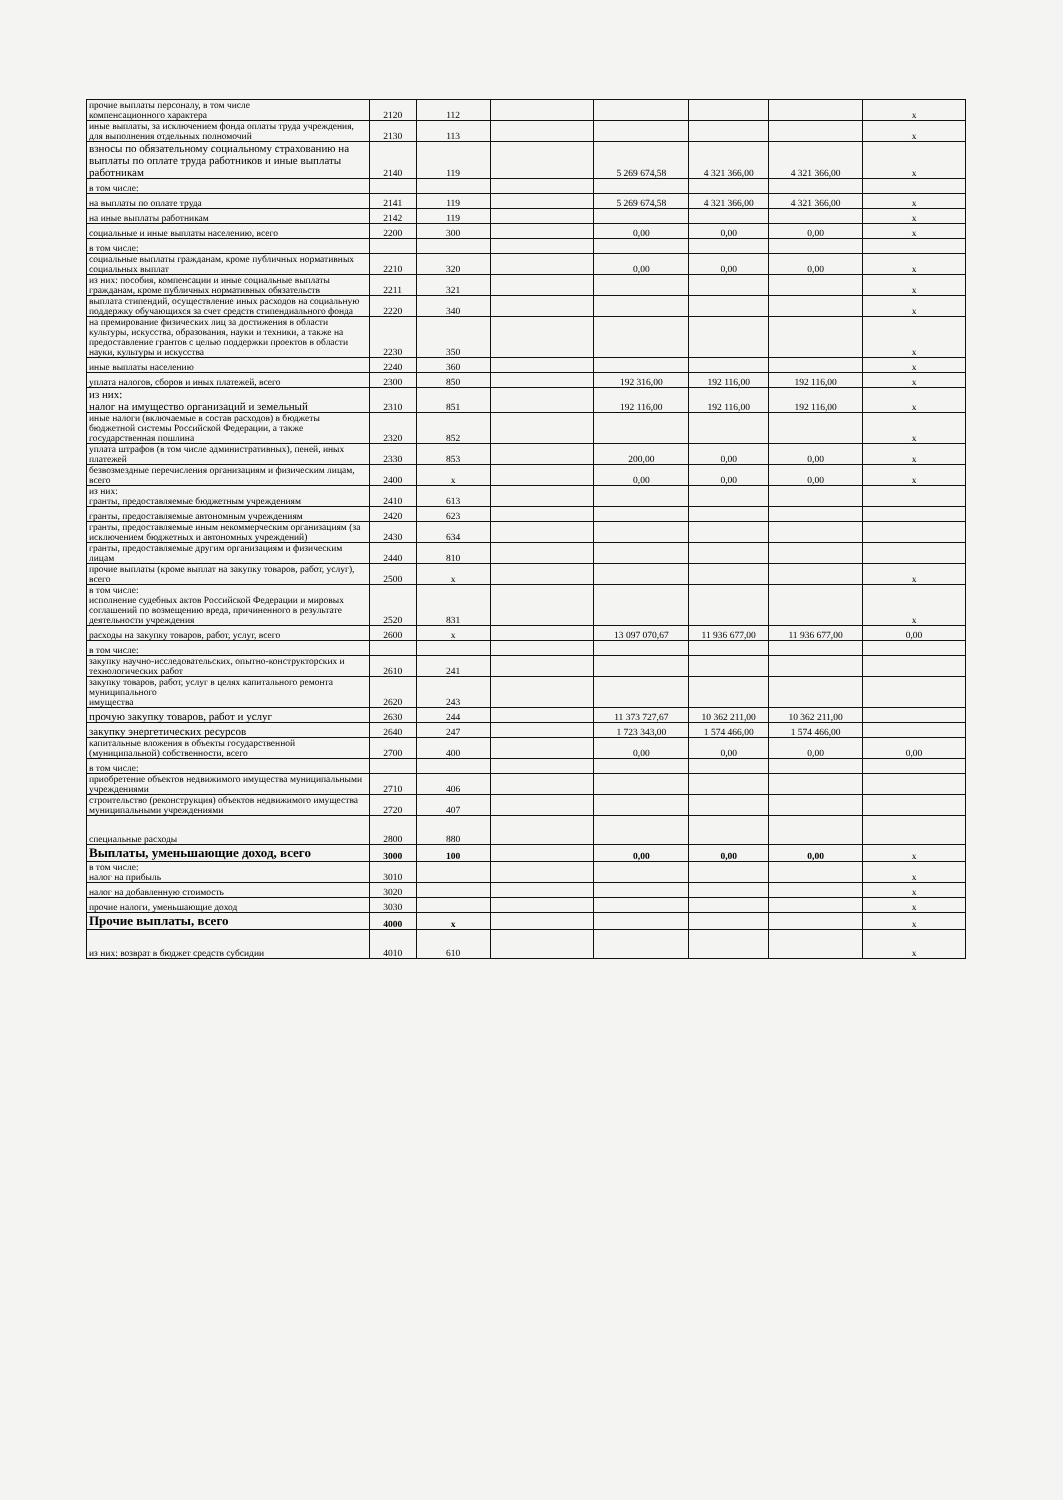| прочие выплаты персоналу, в том числе компенсационного характера | 2120 | 112 | | | | | х |
| иные выплаты, за исключением фонда оплаты труда учреждения, для выполнения отдельных полномочий | 2130 | 113 | | | | | х |
| взносы по обязательному социальному страхованию на выплаты по оплате труда работников и иные выплаты работникам | 2140 | 119 | | 5 269 674,58 | 4 321 366,00 | 4 321 366,00 | х |
| в том числе: | | | | | | | |
| на выплаты по оплате труда | 2141 | 119 | | 5 269 674,58 | 4 321 366,00 | 4 321 366,00 | х |
| на иные выплаты работникам | 2142 | 119 | | | | | х |
| социальные и иные выплаты населению, всего | 2200 | 300 | | 0,00 | 0,00 | 0,00 | х |
| в том числе: | | | | | | | |
| социальные выплаты гражданам, кроме публичных нормативных социальных выплат | 2210 | 320 | | 0,00 | 0,00 | 0,00 | х |
| из них: пособия, компенсации и иные социальные выплаты гражданам, кроме публичных нормативных обязательств | 2211 | 321 | | | | | х |
| выплата стипендий, осуществление иных расходов на социальную поддержку обучающихся за счет средств стипендиального фонда | 2220 | 340 | | | | | х |
| на премирование физических лиц за достижения в области культуры, искусства, образования, науки и техники, а также на предоставление грантов с целью поддержки проектов в области науки, культуры и искусства | 2230 | 350 | | | | | х |
| иные выплаты населению | 2240 | 360 | | | | | х |
| уплата налогов, сборов и иных платежей, всего | 2300 | 850 | | 192 316,00 | 192 116,00 | 192 116,00 | х |
| из них: налог на имущество организаций и земельный | 2310 | 851 | | 192 116,00 | 192 116,00 | 192 116,00 | х |
| иные налоги (включаемые в состав расходов) в бюджеты бюджетной системы Российской Федерации, а также государственная пошлина | 2320 | 852 | | | | | х |
| уплата штрафов (в том числе административных), пеней, иных платежей | 2330 | 853 | | 200,00 | 0,00 | 0,00 | х |
| безвозмездные перечисления организациям и физическим лицам, всего | 2400 | х | | 0,00 | 0,00 | 0,00 | х |
| из них: гранты, предоставляемые бюджетным учреждениям | 2410 | 613 | | | | | |
| гранты, предоставляемые автономным учреждениям | 2420 | 623 | | | | | |
| гранты, предоставляемые иным некоммерческим организациям (за исключением бюджетных и автономных учреждений) | 2430 | 634 | | | | | |
| гранты, предоставляемые другим организациям и физическим лицам | 2440 | 810 | | | | | |
| прочие выплаты (кроме выплат на закупку товаров, работ, услуг), всего | 2500 | х | | | | | х |
| в том числе: исполнение судебных актов Российской Федерации и мировых соглашений по возмещению вреда, причиненного в результате деятельности учреждения | 2520 | 831 | | | | | х |
| расходы на закупку товаров, работ, услуг, всего | 2600 | х | | 13 097 070,67 | 11 936 677,00 | 11 936 677,00 | 0,00 |
| в том числе: | | | | | | | |
| закупку научно-исследовательских, опытно-конструкторских и технологических работ | 2610 | 241 | | | | | |
| закупку товаров, работ, услуг в целях капитального ремонта муниципального имущества | 2620 | 243 | | | | | |
| прочую закупку товаров, работ и услуг | 2630 | 244 | | 11 373 727,67 | 10 362 211,00 | 10 362 211,00 | |
| закупку энергетических ресурсов | 2640 | 247 | | 1 723 343,00 | 1 574 466,00 | 1 574 466,00 | |
| капитальные вложения в объекты государственной (муниципальной) собственности, всего | 2700 | 400 | | 0,00 | 0,00 | 0,00 | 0,00 |
| в том числе: | | | | | | | |
| приобретение объектов недвижимого имущества муниципальными учреждениями | 2710 | 406 | | | | | |
| строительство (реконструкция) объектов недвижимого имущества муниципальными учреждениями | 2720 | 407 | | | | | |
| специальные расходы | 2800 | 880 | | | | | |
| Выплаты, уменьшающие доход, всего | 3000 | 100 | | 0,00 | 0,00 | 0,00 | х |
| в том числе: налог на прибыль | 3010 | | | | | | х |
| налог на добавленную стоимость | 3020 | | | | | | х |
| прочие налоги, уменьшающие доход | 3030 | | | | | | х |
| Прочие выплаты, всего | 4000 | х | | | | | х |
| из них: возврат в бюджет средств субсидии | 4010 | 610 | | | | | х |